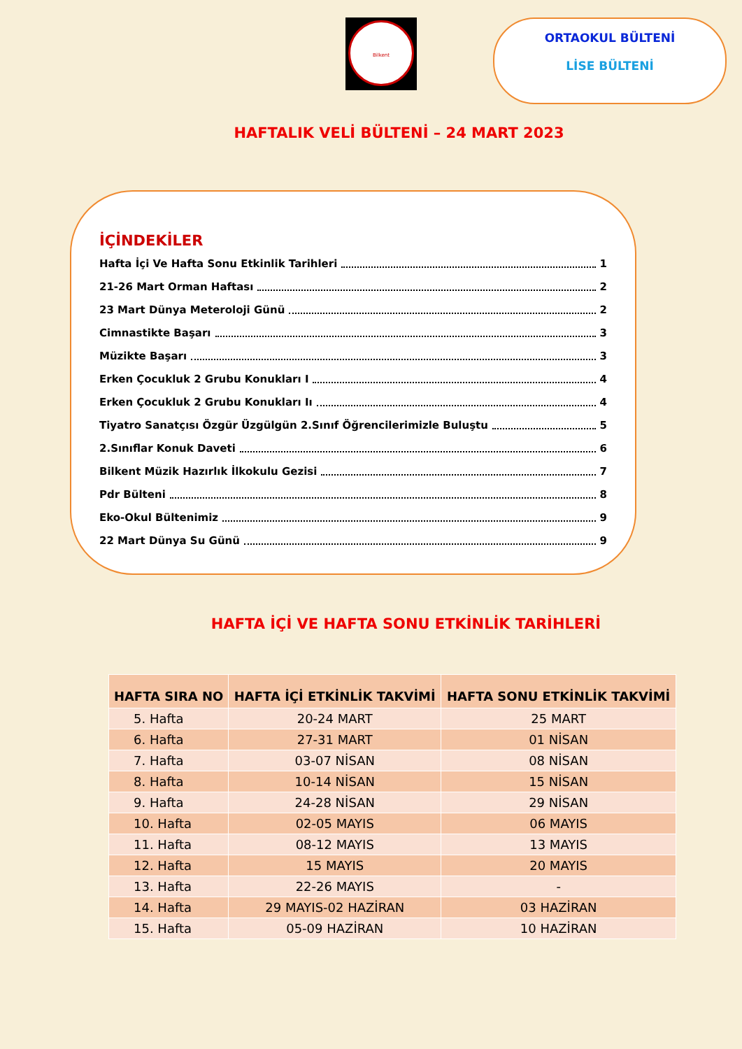Bilkent
ORTAOKUL BÜLTENİ
LİSE BÜLTENİ
HAFTALIK VELİ BÜLTENİ – 24 MART 2023
İÇİNDEKİLER
Hafta İçi Ve Hafta Sonu Etkinlik Tarihleri 1
21-26 Mart Orman Haftası 2
23 Mart Dünya Meteroloji Günü 2
Cimnastikte Başarı 3
Müzikte Başarı 3
Erken Çocukluk 2 Grubu Konukları I 4
Erken Çocukluk 2 Grubu Konukları Iı 4
Tiyatro Sanatçısı Özgür Üzgülgün 2.Sınıf Öğrencilerimizle Buluştu 5
2.Sınıflar Konuk Daveti 6
Bilkent Müzik Hazırlık İlkokulu Gezisi 7
Pdr Bülteni 8
Eko-Okul Bültenimiz 9
22 Mart Dünya Su Günü 9
HAFTA İÇİ VE HAFTA SONU ETKİNLİK TARİHLERİ
| HAFTA SIRA NO | HAFTA İÇİ ETKİNLİK TAKVİMİ | HAFTA SONU ETKİNLİK TAKVİMİ |
| --- | --- | --- |
| 5. Hafta | 20-24 MART | 25 MART |
| 6. Hafta | 27-31 MART | 01 NİSAN |
| 7. Hafta | 03-07 NİSAN | 08 NİSAN |
| 8. Hafta | 10-14 NİSAN | 15 NİSAN |
| 9. Hafta | 24-28 NİSAN | 29 NİSAN |
| 10. Hafta | 02-05 MAYIS | 06 MAYIS |
| 11. Hafta | 08-12 MAYIS | 13 MAYIS |
| 12. Hafta | 15 MAYIS | 20 MAYIS |
| 13. Hafta | 22-26 MAYIS | - |
| 14. Hafta | 29 MAYIS-02 HAZİRAN | 03 HAZİRAN |
| 15. Hafta | 05-09 HAZİRAN | 10 HAZİRAN |